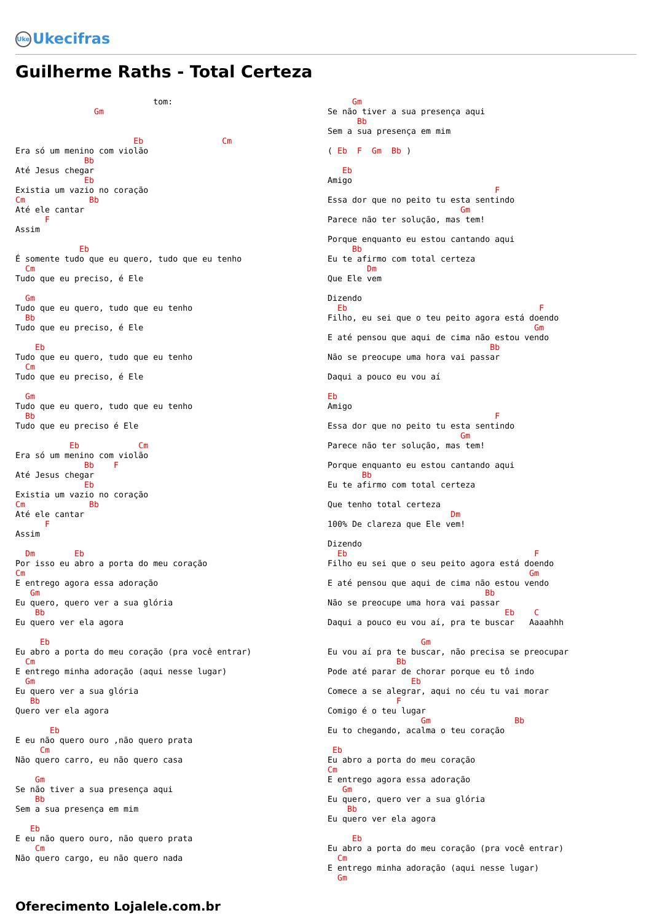Uke Ukecifras
Guilherme Raths - Total Certeza
                            tom:
                Gm


                        Eb                Cm
Era só um menino com violão
              Bb
Até Jesus chegar
              Eb
Existia um vazio no coração
Cm             Bb
Até ele cantar
      F
Assim

             Eb
É somente tudo que eu quero, tudo que eu tenho
  Cm
Tudo que eu preciso, é Ele

  Gm
Tudo que eu quero, tudo que eu tenho
  Bb
Tudo que eu preciso, é Ele

    Eb
Tudo que eu quero, tudo que eu tenho
  Cm
Tudo que eu preciso, é Ele

  Gm
Tudo que eu quero, tudo que eu tenho
  Bb
Tudo que eu preciso é Ele

           Eb            Cm
Era só um menino com violão
              Bb    F
Até Jesus chegar
              Eb
Existia um vazio no coração
Cm             Bb
Até ele cantar
      F
Assim

  Dm        Eb
Por isso eu abro a porta do meu coração
Cm
E entrego agora essa adoração
   Gm
Eu quero, quero ver a sua glória
    Bb
Eu quero ver ela agora

     Eb
Eu abro a porta do meu coração (pra você entrar)
  Cm
E entrego minha adoração (aqui nesse lugar)
  Gm
Eu quero ver a sua glória
   Bb
Quero ver ela agora

       Eb
E eu não quero ouro ,não quero prata
     Cm
Não quero carro, eu não quero casa

    Gm
Se não tiver a sua presença aqui
    Bb
Sem a sua presença em mim

   Eb
E eu não quero ouro, não quero prata
    Cm
Não quero cargo, eu não quero nada
     Gm
Se não tiver a sua presença aqui
      Bb
Sem a sua presença em mim

( Eb  F  Gm  Bb )

   Eb
Amigo
                                  F
Essa dor que no peito tu esta sentindo
                           Gm
Parece não ter solução, mas tem!

Porque enquanto eu estou cantando aqui
     Bb
Eu te afirmo com total certeza
        Dm
Que Ele vem

Dizendo
  Eb                                       F
Filho, eu sei que o teu peito agora está doendo
                                          Gm
E até pensou que aqui de cima não estou vendo
                                 Bb
Não se preocupe uma hora vai passar

Daqui a pouco eu vou aí

Eb
Amigo
                                  F
Essa dor que no peito tu esta sentindo
                           Gm
Parece não ter solução, mas tem!

Porque enquanto eu estou cantando aqui
       Bb
Eu te afirmo com total certeza

Que tenho total certeza
                         Dm
100% De clareza que Ele vem!

Dizendo
  Eb                                      F
Filho eu sei que o seu peito agora está doendo
                                         Gm
E até pensou que aqui de cima não estou vendo
                                Bb
Não se preocupe uma hora vai passar
                                    Eb    C
Daqui a pouco eu vou aí, pra te buscar   Aaaahhh

                   Gm
Eu vou aí pra te buscar, não precisa se preocupar
              Bb
Pode até parar de chorar porque eu tô indo
                 Eb
Comece a se alegrar, aqui no céu tu vai morar
              F
Comigo é o teu lugar
                   Gm                 Bb
Eu to chegando, acalma o teu coração

 Eb
Eu abro a porta do meu coração
Cm
E entrego agora essa adoração
   Gm
Eu quero, quero ver a sua glória
    Bb
Eu quero ver ela agora

     Eb
Eu abro a porta do meu coração (pra você entrar)
  Cm
E entrego minha adoração (aqui nesse lugar)
  Gm
Oferecimento Lojalele.com.br